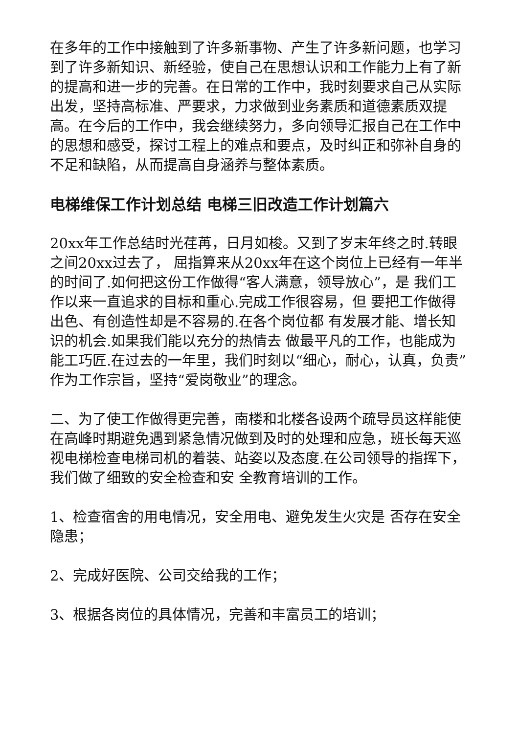在多年的工作中接触到了许多新事物、产生了许多新问题，也学习到了许多新知识、新经验，使自己在思想认识和工作能力上有了新的提高和进一步的完善。在日常的工作中，我时刻要求自己从实际出发，坚持高标准、严要求，力求做到业务素质和道德素质双提高。在今后的工作中，我会继续努力，多向领导汇报自己在工作中的思想和感受，探讨工程上的难点和要点，及时纠正和弥补自身的不足和缺陷，从而提高自身涵养与整体素质。
电梯维保工作计划总结 电梯三旧改造工作计划篇六
20xx年工作总结时光荏苒，日月如梭。又到了岁末年终之时.转眼之间20xx过去了， 屈指算来从20xx年在这个岗位上已经有一年半的时间了.如何把这份工作做得“客人满意，领导放心”，是 我们工作以来一直追求的目标和重心.完成工作很容易，但 要把工作做得出色、有创造性却是不容易的.在各个岗位都 有发展才能、增长知识的机会.如果我们能以充分的热情去 做最平凡的工作，也能成为能工巧匠.在过去的一年里，我们时刻以“细心，耐心，认真，负责”作为工作宗旨，坚持“爱岗敬业”的理念。
二、为了使工作做得更完善，南楼和北楼各设两个疏导员这样能使在高峰时期避免遇到紧急情况做到及时的处理和应急，班长每天巡视电梯检查电梯司机的着装、站姿以及态度.在公司领导的指挥下，我们做了细致的安全检查和安 全教育培训的工作。
1、检查宿舍的用电情况，安全用电、避免发生火灾是 否存在安全隐患；
2、完成好医院、公司交给我的工作；
3、根据各岗位的具体情况，完善和丰富员工的培训；